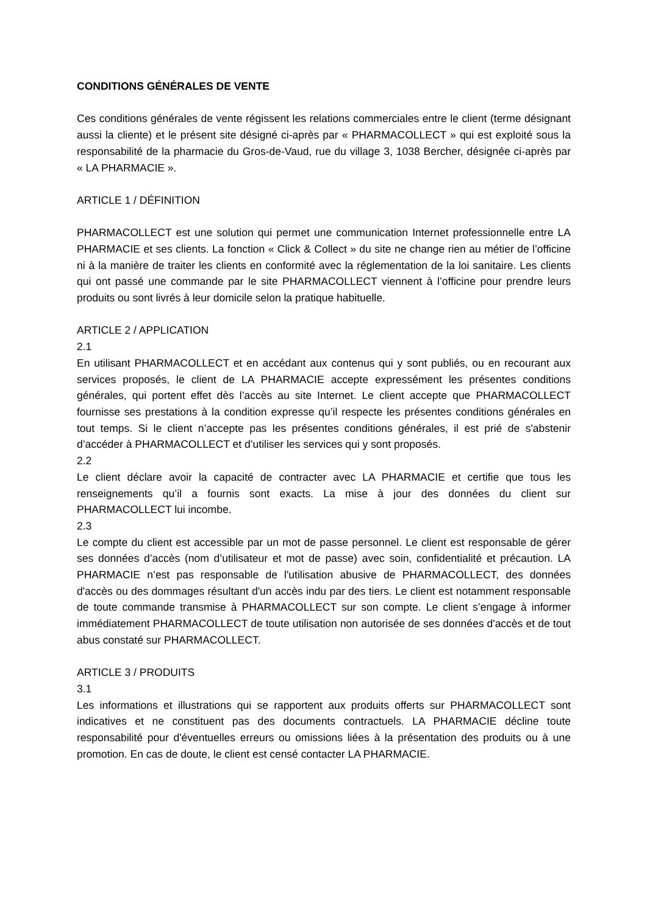CONDITIONS GÉNÉRALES DE VENTE
Ces conditions générales de vente régissent les relations commerciales entre le client (terme désignant aussi la cliente) et le présent site désigné ci-après par « PHARMACOLLECT » qui est exploité sous la responsabilité de la pharmacie du Gros-de-Vaud, rue du village 3, 1038 Bercher, désignée ci-après par « LA PHARMACIE ».
ARTICLE 1 / DÉFINITION
PHARMACOLLECT est une solution qui permet une communication Internet professionnelle entre LA PHARMACIE et ses clients. La fonction « Click & Collect » du site ne change rien au métier de l’officine ni à la manière de traiter les clients en conformité avec la réglementation de la loi sanitaire. Les clients qui ont passé une commande par le site PHARMACOLLECT viennent à l’officine pour prendre leurs produits ou sont livrés à leur domicile selon la pratique habituelle.
ARTICLE 2 / APPLICATION
2.1
En utilisant PHARMACOLLECT et en accédant aux contenus qui y sont publiés, ou en recourant aux services proposés, le client de LA PHARMACIE accepte expressément les présentes conditions générales, qui portent effet dès l’accès au site Internet. Le client accepte que PHARMACOLLECT fournisse ses prestations à la condition expresse qu’il respecte les présentes conditions générales en tout temps. Si le client n’accepte pas les présentes conditions générales, il est prié de s'abstenir d’accéder à PHARMACOLLECT et d’utiliser les services qui y sont proposés.
2.2
Le client déclare avoir la capacité de contracter avec LA PHARMACIE et certifie que tous les renseignements qu’il a fournis sont exacts. La mise à jour des données du client sur PHARMACOLLECT lui incombe.
2.3
Le compte du client est accessible par un mot de passe personnel. Le client est responsable de gérer ses données d’accès (nom d’utilisateur et mot de passe) avec soin, confidentialité et précaution. LA PHARMACIE n’est pas responsable de l'utilisation abusive de PHARMACOLLECT, des données d'accès ou des dommages résultant d'un accès indu par des tiers. Le client est notamment responsable de toute commande transmise à PHARMACOLLECT sur son compte. Le client s’engage à informer immédiatement PHARMACOLLECT de toute utilisation non autorisée de ses données d'accès et de tout abus constaté sur PHARMACOLLECT.
ARTICLE 3 / PRODUITS
3.1
Les informations et illustrations qui se rapportent aux produits offerts sur PHARMACOLLECT sont indicatives et ne constituent pas des documents contractuels. LA PHARMACIE décline toute responsabilité pour d'éventuelles erreurs ou omissions liées à la présentation des produits ou à une promotion. En cas de doute, le client est censé contacter LA PHARMACIE.